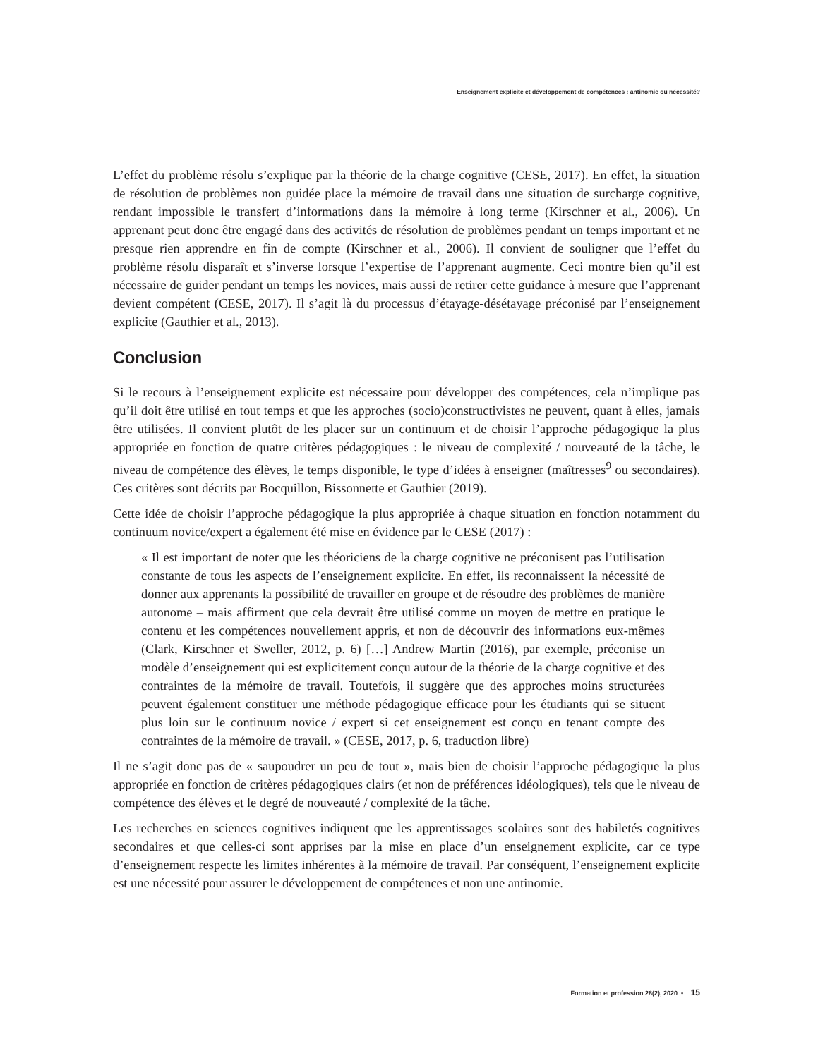Enseignement explicite et développement de compétences : antinomie ou nécessité?
L’effet du problème résolu s’explique par la théorie de la charge cognitive (CESE, 2017). En effet, la situation de résolution de problèmes non guidée place la mémoire de travail dans une situation de surcharge cognitive, rendant impossible le transfert d’informations dans la mémoire à long terme (Kirschner et al., 2006). Un apprenant peut donc être engagé dans des activités de résolution de problèmes pendant un temps important et ne presque rien apprendre en fin de compte (Kirschner et al., 2006). Il convient de souligner que l’effet du problème résolu disparaît et s’inverse lorsque l’expertise de l’apprenant augmente. Ceci montre bien qu’il est nécessaire de guider pendant un temps les novices, mais aussi de retirer cette guidance à mesure que l’apprenant devient compétent (CESE, 2017). Il s’agit là du processus d’étayage-désétayage préconisé par l’enseignement explicite (Gauthier et al., 2013).
Conclusion
Si le recours à l’enseignement explicite est nécessaire pour développer des compétences, cela n’implique pas qu’il doit être utilisé en tout temps et que les approches (socio)constructivistes ne peuvent, quant à elles, jamais être utilisées. Il convient plutôt de les placer sur un continuum et de choisir l’approche pédagogique la plus appropriée en fonction de quatre critères pédagogiques : le niveau de complexité / nouveauté de la tâche, le niveau de compétence des élèves, le temps disponible, le type d’idées à enseigner (maîtresses<sup>9</sup> ou secondaires). Ces critères sont décrits par Bocquillon, Bissonnette et Gauthier (2019).
Cette idée de choisir l’approche pédagogique la plus appropriée à chaque situation en fonction notamment du continuum novice/expert a également été mise en évidence par le CESE (2017) :
« Il est important de noter que les théoriciens de la charge cognitive ne préconisent pas l’utilisation constante de tous les aspects de l’enseignement explicite. En effet, ils reconnaissent la nécessité de donner aux apprenants la possibilité de travailler en groupe et de résoudre des problèmes de manière autonome – mais affirment que cela devrait être utilisé comme un moyen de mettre en pratique le contenu et les compétences nouvellement appris, et non de découvrir des informations eux-mêmes (Clark, Kirschner et Sweller, 2012, p. 6) […] Andrew Martin (2016), par exemple, préconise un modèle d’enseignement qui est explicitement conçu autour de la théorie de la charge cognitive et des contraintes de la mémoire de travail. Toutefois, il suggère que des approches moins structurées peuvent également constituer une méthode pédagogique efficace pour les étudiants qui se situent plus loin sur le continuum novice / expert si cet enseignement est conçu en tenant compte des contraintes de la mémoire de travail. » (CESE, 2017, p. 6, traduction libre)
Il ne s’agit donc pas de « saupoudrer un peu de tout », mais bien de choisir l’approche pédagogique la plus appropriée en fonction de critères pédagogiques clairs (et non de préférences idéologiques), tels que le niveau de compétence des élèves et le degré de nouveauté / complexité de la tâche.
Les recherches en sciences cognitives indiquent que les apprentissages scolaires sont des habiletés cognitives secondaires et que celles-ci sont apprises par la mise en place d’un enseignement explicite, car ce type d’enseignement respecte les limites inhérentes à la mémoire de travail. Par conséquent, l’enseignement explicite est une nécessité pour assurer le développement de compétences et non une antinomie.
Formation et profession 28(2), 2020 • 15